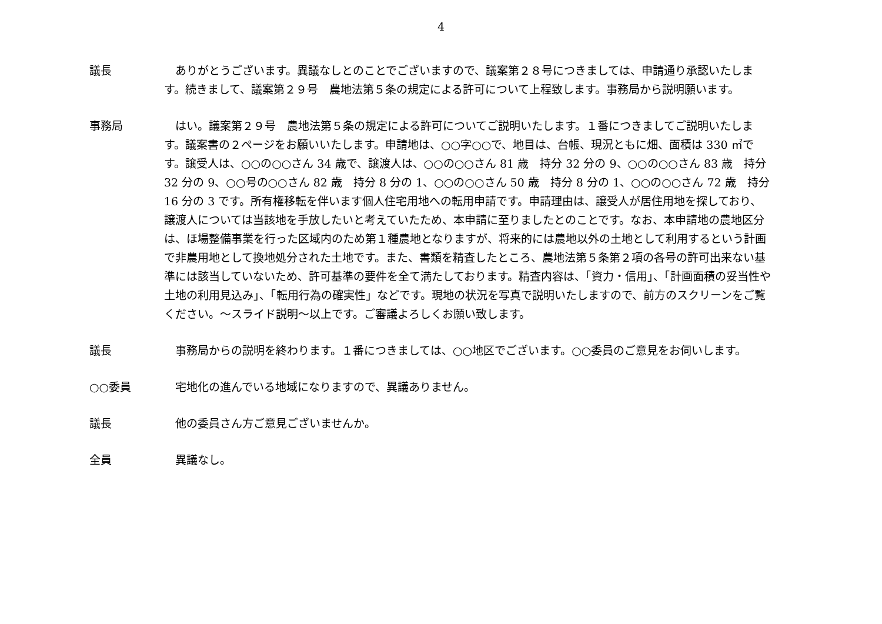4
議長 　ありがとうございます。異議なしとのことでございますので、議案第２８号につきましては、申請通り承認いたします。続きまして、議案第２９号　農地法第５条の規定による許可について上程致します。事務局から説明願います。
事務局 　はい。議案第２９号　農地法第５条の規定による許可についてご説明いたします。１番につきましてご説明いたします。議案書の２ページをお願いいたします。申請地は、○○字○○で、地目は、台帳、現況ともに畑、面積は 330 ㎡です。譲受人は、○○の○○さん 34 歳で、譲渡人は、○○の○○さん 81 歳　持分 32 分の 9、○○の○○さん 83 歳　持分 32 分の 9、○○号の○○さん 82 歳　持分 8 分の 1、○○の○○さん 50 歳　持分 8 分の 1、○○の○○さん 72 歳　持分 16 分の 3 です。所有権移転を伴います個人住宅用地への転用申請です。申請理由は、譲受人が居住用地を探しており、譲渡人については当該地を手放したいと考えていたため、本申請に至りましたとのことです。なお、本申請地の農地区分は、ほ場整備事業を行った区域内のため第１種農地となりますが、将来的には農地以外の土地として利用するという計画で非農用地として換地処分された土地です。また、書類を精査したところ、農地法第５条第２項の各号の許可出来ない基準には該当していないため、許可基準の要件を全て満たしております。精査内容は、「資力・信用」、「計画面積の妥当性や土地の利用見込み」、「転用行為の確実性」などです。現地の状況を写真で説明いたしますので、前方のスクリーンをご覧ください。～スライド説明～以上です。ご審議よろしくお願い致します。
議長 　事務局からの説明を終わります。１番につきましては、○○地区でございます。○○委員のご意見をお伺いします。
○○委員 　宅地化の進んでいる地域になりますので、異議ありません。
議長 　他の委員さん方ご意見ございませんか。
全員 　異議なし。